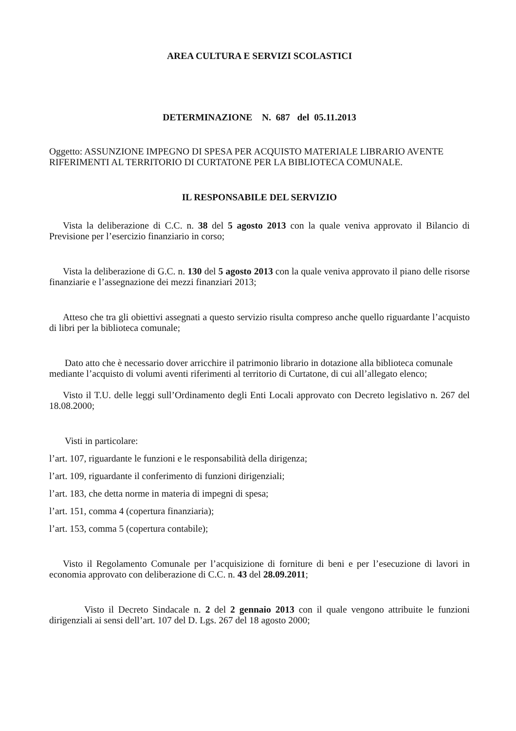AREA CULTURA E SERVIZI SCOLASTICI
DETERMINAZIONE N. 687 del 05.11.2013
Oggetto: ASSUNZIONE IMPEGNO DI SPESA PER ACQUISTO MATERIALE LIBRARIO AVENTE RIFERIMENTI AL TERRITORIO DI CURTATONE PER LA BIBLIOTECA COMUNALE.
IL RESPONSABILE DEL SERVIZIO
Vista la deliberazione di C.C. n. 38 del 5 agosto 2013 con la quale veniva approvato il Bilancio di Previsione per l’esercizio finanziario in corso;
Vista la deliberazione di G.C. n. 130 del 5 agosto 2013 con la quale veniva approvato il piano delle risorse finanziarie e l’assegnazione dei mezzi finanziari 2013;
Atteso che tra gli obiettivi assegnati a questo servizio risulta compreso anche quello riguardante l’acquisto di libri per la biblioteca comunale;
Dato atto che è necessario dover arricchire il patrimonio librario in dotazione alla biblioteca comunale mediante l’acquisto di volumi aventi riferimenti al territorio di Curtatone, di cui all’allegato elenco;
Visto il T.U. delle leggi sull’Ordinamento degli Enti Locali approvato con Decreto legislativo n. 267 del 18.08.2000;
Visti in particolare:
l’art. 107, riguardante le funzioni e le responsabilità della dirigenza;
l’art. 109, riguardante il conferimento di funzioni dirigenziali;
l’art. 183, che detta norme in materia di impegni di spesa;
l’art. 151, comma 4 (copertura finanziaria);
l’art. 153, comma 5 (copertura contabile);
Visto il Regolamento Comunale per l’acquisizione di forniture di beni e per l’esecuzione di lavori in economia approvato con deliberazione di C.C. n. 43 del 28.09.2011;
Visto il Decreto Sindacale n. 2 del 2 gennaio 2013 con il quale vengono attribuite le funzioni dirigenziali ai sensi dell’art. 107 del D. Lgs. 267 del 18 agosto 2000;